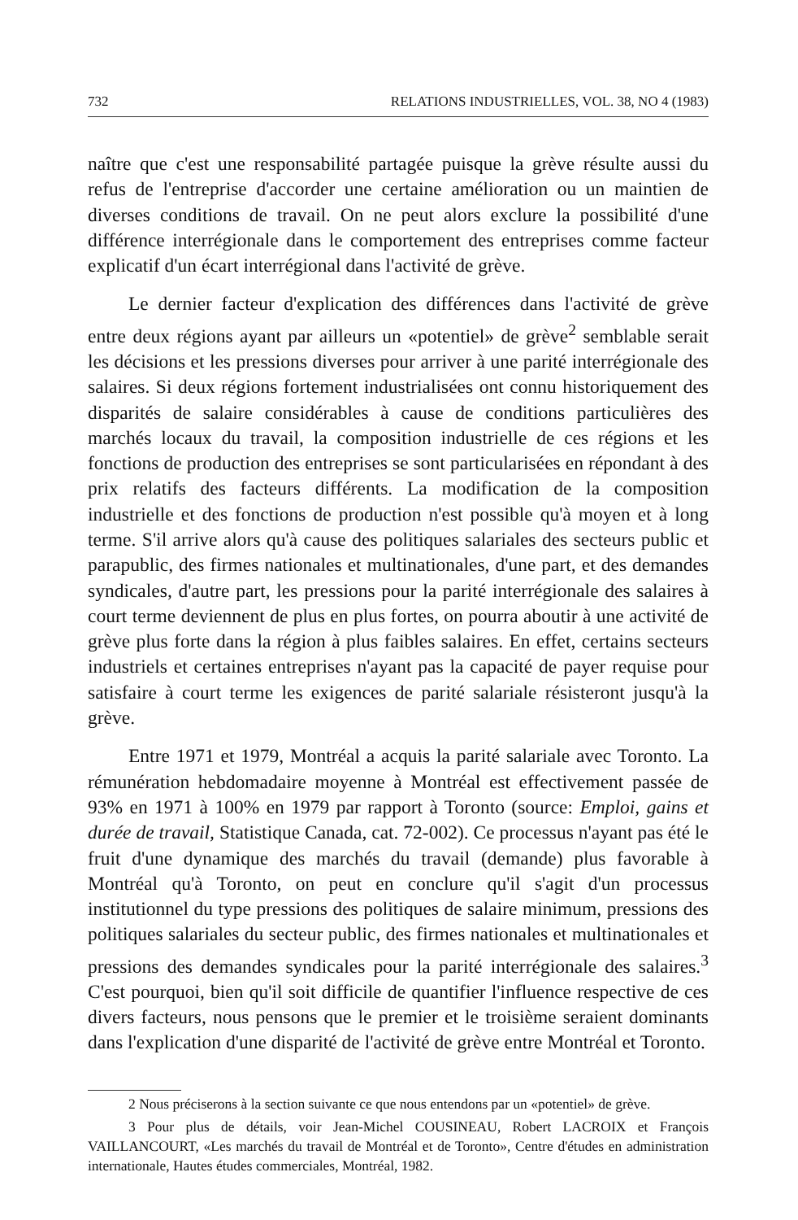732 RELATIONS INDUSTRIELLES, VOL. 38, NO 4 (1983)
naître que c'est une responsabilité partagée puisque la grève résulte aussi du refus de l'entreprise d'accorder une certaine amélioration ou un maintien de diverses conditions de travail. On ne peut alors exclure la possibilité d'une différence interrégionale dans le comportement des entreprises comme facteur explicatif d'un écart interrégional dans l'activité de grève.
Le dernier facteur d'explication des différences dans l'activité de grève entre deux régions ayant par ailleurs un «potentiel» de grève<sup>2</sup> semblable serait les décisions et les pressions diverses pour arriver à une parité interrégionale des salaires. Si deux régions fortement industrialisées ont connu historiquement des disparités de salaire considérables à cause de conditions particulières des marchés locaux du travail, la composition industrielle de ces régions et les fonctions de production des entreprises se sont particularisées en répondant à des prix relatifs des facteurs différents. La modification de la composition industrielle et des fonctions de production n'est possible qu'à moyen et à long terme. S'il arrive alors qu'à cause des politiques salariales des secteurs public et parapublic, des firmes nationales et multinationales, d'une part, et des demandes syndicales, d'autre part, les pressions pour la parité interrégionale des salaires à court terme deviennent de plus en plus fortes, on pourra aboutir à une activité de grève plus forte dans la région à plus faibles salaires. En effet, certains secteurs industriels et certaines entreprises n'ayant pas la capacité de payer requise pour satisfaire à court terme les exigences de parité salariale résisteront jusqu'à la grève.
Entre 1971 et 1979, Montréal a acquis la parité salariale avec Toronto. La rémunération hebdomadaire moyenne à Montréal est effectivement passée de 93% en 1971 à 100% en 1979 par rapport à Toronto (source: Emploi, gains et durée de travail, Statistique Canada, cat. 72-002). Ce processus n'ayant pas été le fruit d'une dynamique des marchés du travail (demande) plus favorable à Montréal qu'à Toronto, on peut en conclure qu'il s'agit d'un processus institutionnel du type pressions des politiques de salaire minimum, pressions des politiques salariales du secteur public, des firmes nationales et multinationales et pressions des demandes syndicales pour la parité interrégionale des salaires.<sup>3</sup> C'est pourquoi, bien qu'il soit difficile de quantifier l'influence respective de ces divers facteurs, nous pensons que le premier et le troisième seraient dominants dans l'explication d'une disparité de l'activité de grève entre Montréal et Toronto.
2 Nous préciserons à la section suivante ce que nous entendons par un «potentiel» de grève.
3 Pour plus de détails, voir Jean-Michel COUSINEAU, Robert LACROIX et François VAILLANCOURT, «Les marchés du travail de Montréal et de Toronto», Centre d'études en administration internationale, Hautes études commerciales, Montréal, 1982.